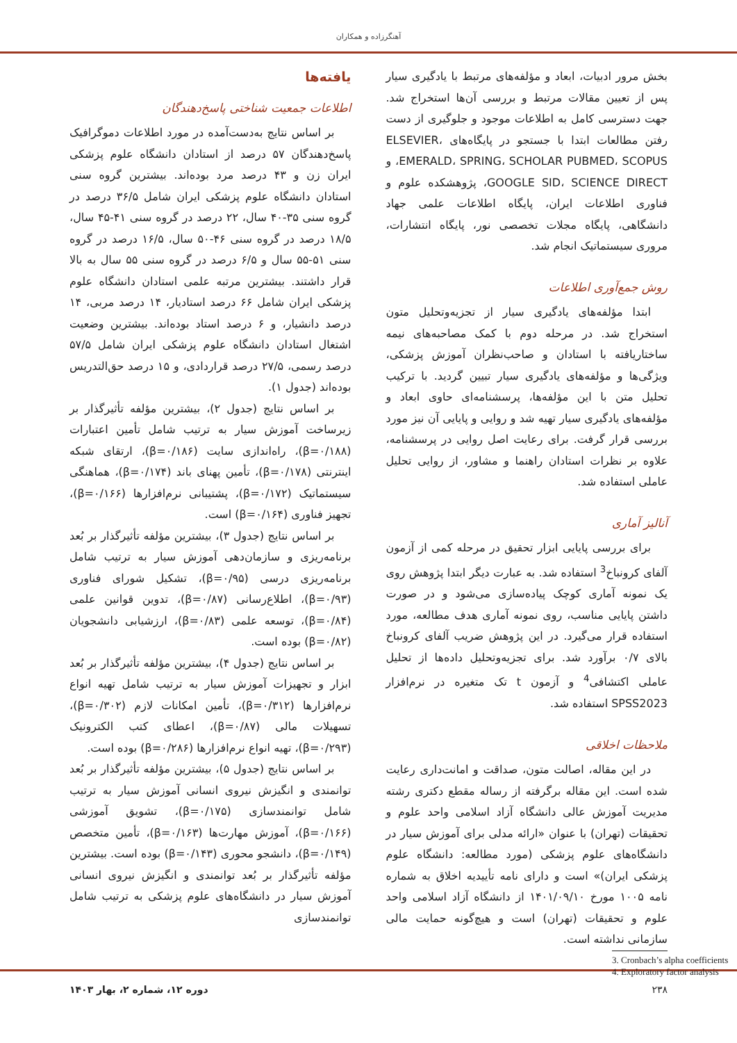آهنگرزاده و همکاران
بخش مرور ادبیات، ابعاد و مؤلفه‌های مرتبط با یادگیری سیار پس از تعیین مقالات مرتبط و بررسی آن‌ها استخراج شد. جهت دسترسی کامل به اطلاعات موجود و جلوگیری از دست رفتن مطالعات ابتدا با جستجو در پایگاه‌های ELSEVIER، EMERALD، SPRING، SCHOLAR PUBMED، SCOPUS، و GOOGLE SID، SCIENCE DIRECT، پژوهشکده علوم و فناوری اطلاعات ایران، پایگاه اطلاعات علمی جهاد دانشگاهی، پایگاه مجلات تخصصی نور، پایگاه انتشارات، مروری سیستماتیک انجام شد.
روش جمع‌آوری اطلاعات
ابتدا مؤلفه‌های یادگیری سیار از تجزیه‌وتحلیل متون استخراج شد. در مرحله دوم با کمک مصاحبه‌های نیمه ساختاریافته با استادان و صاحب‌نظران آموزش پزشکی، ویژگی‌ها و مؤلفه‌های یادگیری سیار تبیین گردید. با ترکیب تحلیل متن با این مؤلفه‌ها، پرسشنامه‌ای حاوی ابعاد و مؤلفه‌های یادگیری سیار تهیه شد و روایی و پایایی آن نیز مورد بررسی قرار گرفت. برای رعایت اصل روایی در پرسشنامه، علاوه بر نظرات استادان راهنما و مشاور، از روایی تحلیل عاملی استفاده شد.
آنالیز آماری
برای بررسی پایایی ابزار تحقیق در مرحله کمی از آزمون آلفای کرونباخ<sup>3</sup> استفاده شد. به عبارت دیگر ابتدا پژوهش روی یک نمونه آماری کوچک پیاده‌سازی می‌شود و در صورت داشتن پایایی مناسب، روی نمونه آماری هدف مطالعه، مورد استفاده قرار می‌گیرد. در این پژوهش ضریب آلفای کرونباخ بالای ۰/۷ برآورد شد. برای تجزیه‌وتحلیل داده‌ها از تحلیل عاملی اکتشافی<sup>4</sup> و آزمون t تک متغیره در نرم‌افزار SPSS2023 استفاده شد.
ملاحظات اخلاقی
در این مقاله، اصالت متون، صداقت و امانت‌داری رعایت شده است. این مقاله برگرفته از رساله مقطع دکتری رشته مدیریت آموزش عالی دانشگاه آزاد اسلامی واحد علوم و تحقیقات (تهران) با عنوان «ارائه مدلی برای آموزش سیار در دانشگاه‌های علوم پزشکی (مورد مطالعه: دانشگاه علوم پزشکی ایران)» است و دارای نامه تأییدیه اخلاق به شماره نامه ۱۰۰۵ مورخ ۱۴۰۱/۰۹/۱۰ از دانشگاه آزاد اسلامی واحد علوم و تحقیقات (تهران) است و هیچ‌گونه حمایت مالی سازمانی نداشته است.
3. Cronbach’s alpha coefficients
4. Exploratory factor analysis
یافته‌ها
اطلاعات جمعیت شناختی پاسخ‌دهندگان
بر اساس نتایج به‌دست‌آمده در مورد اطلاعات دموگرافیک پاسخ‌دهندگان ۵۷ درصد از استادان دانشگاه علوم پزشکی ایران زن و ۴۳ درصد مرد بوده‌اند. بیشترین گروه سنی استادان دانشگاه علوم پزشکی ایران شامل ۳۶/۵ درصد در گروه سنی ۳۵-۴۰ سال، ۲۲ درصد در گروه سنی ۴۱-۴۵ سال، ۱۸/۵ درصد در گروه سنی ۴۶-۵۰ سال، ۱۶/۵ درصد در گروه سنی ۵۱-۵۵ سال و ۶/۵ درصد در گروه سنی ۵۵ سال به بالا قرار داشتند. بیشترین مرتبه علمی استادان دانشگاه علوم پزشکی ایران شامل ۶۶ درصد استادیار، ۱۴ درصد مربی، ۱۴ درصد دانشیار، و ۶ درصد استاد بوده‌اند. بیشترین وضعیت اشتغال استادان دانشگاه علوم پزشکی ایران شامل ۵۷/۵ درصد رسمی، ۲۷/۵ درصد قراردادی، و ۱۵ درصد حق‌التدریس بوده‌اند (جدول ۱).
بر اساس نتایج (جدول ۲)، بیشترین مؤلفه تأثیرگذار بر زیرساخت آموزش سیار به ترتیب شامل تأمین اعتبارات (β=۰/۱۸۸)، راه‌اندازی سایت (β=۰/۱۸۶)، ارتقای شبکه اینترنتی (β=۰/۱۷۸)، تأمین پهنای باند (β=۰/۱۷۴)، هماهنگی سیستماتیک (β=۰/۱۷۲)، پشتیبانی نرم‌افزارها (β=۰/۱۶۶)، تجهیز فناوری (β=۰/۱۶۴) است.
بر اساس نتایج (جدول ۳)، بیشترین مؤلفه تأثیرگذار بر بُعد برنامه‌ریزی و سازمان‌دهی آموزش سیار به ترتیب شامل برنامه‌ریزی درسی (β=۰/۹۵)، تشکیل شورای فناوری (β=۰/۹۳)، اطلاع‌رسانی (β=۰/۸۷)، تدوین قوانین علمی (β=۰/۸۴)، توسعه علمی (β=۰/۸۳)، ارزشیابی دانشجویان (β=۰/۸۲) بوده است.
بر اساس نتایج (جدول ۴)، بیشترین مؤلفه تأثیرگذار بر بُعد ابزار و تجهیزات آموزش سیار به ترتیب شامل تهیه انواع نرم‌افزارها (β=۰/۳۱۲)، تأمین امکانات لازم (β=۰/۳۰۲)، تسهیلات مالی (β=۰/۸۷)، اعطای کتب الکترونیک (β=۰/۲۹۳)، تهیه انواع نرم‌افزارها (β=۰/۲۸۶) بوده است.
بر اساس نتایج (جدول ۵)، بیشترین مؤلفه تأثیرگذار بر بُعد توانمندی و انگیزش نیروی انسانی آموزش سیار به ترتیب شامل توانمندسازی (β=۰/۱۷۵)، تشویق آموزشی (β=۰/۱۶۶)، آموزش مهارت‌ها (β=۰/۱۶۳)، تأمین متخصص (β=۰/۱۴۹)، دانشجو محوری (β=۰/۱۴۳) بوده است. بیشترین مؤلفه تأثیرگذار بر بُعد توانمندی و انگیزش نیروی انسانی آموزش سیار در دانشگاه‌های علوم پزشکی به ترتیب شامل توانمندسازی
۲۳۸ دوره ۱۲، شماره ۲، بهار ۱۴۰۳